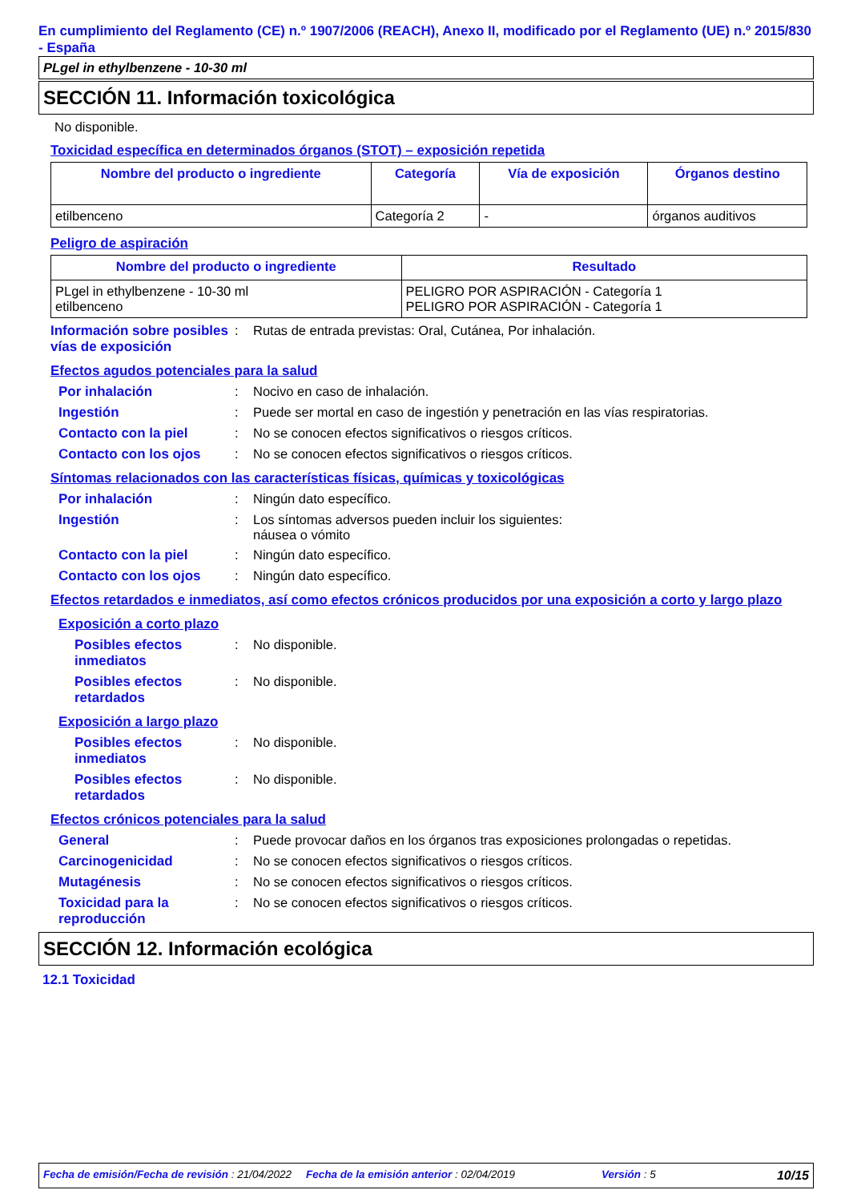En cumplimiento del Reglamento (CE) n.º 1907/2006 (REACH), Anexo II, modificado por el Reglamento (UE) n.º 2015/830 - España
PLgel in ethylbenzene - 10-30 ml
SECCIÓN 11. Información toxicológica
No disponible.
Toxicidad específica en determinados órganos (STOT) – exposición repetida
| Nombre del producto o ingrediente | Categoría | Vía de exposición | Órganos destino |
| --- | --- | --- | --- |
| etilbenceno | Categoría 2 | - | órganos auditivos |
Peligro de aspiración
| Nombre del producto o ingrediente | Resultado |
| --- | --- |
| PLgel in ethylbenzene - 10-30 ml etilbenceno | PELIGRO POR ASPIRACIÓN - Categoría 1 PELIGRO POR ASPIRACIÓN - Categoría 1 |
Información sobre posibles vías de exposición
: Rutas de entrada previstas: Oral, Cutánea, Por inhalación.
Efectos agudos potenciales para la salud
Por inhalación : Nocivo en caso de inhalación.
Ingestión : Puede ser mortal en caso de ingestión y penetración en las vías respiratorias.
Contacto con la piel : No se conocen efectos significativos o riesgos críticos.
Contacto con los ojos : No se conocen efectos significativos o riesgos críticos.
Síntomas relacionados con las características físicas, químicas y toxicológicas
Por inhalación : Ningún dato específico.
Ingestión : Los síntomas adversos pueden incluir los siguientes:
náusea o vómito
Contacto con la piel : Ningún dato específico.
Contacto con los ojos : Ningún dato específico.
Efectos retardados e inmediatos, así como efectos crónicos producidos por una exposición a corto y largo plazo
Exposición a corto plazo
Posibles efectos inmediatos
: No disponible.
Posibles efectos retardados
: No disponible.
Exposición a largo plazo
Posibles efectos inmediatos
: No disponible.
Posibles efectos retardados
: No disponible.
Efectos crónicos potenciales para la salud
General : Puede provocar daños en los órganos tras exposiciones prolongadas o repetidas.
Carcinogenicidad : No se conocen efectos significativos o riesgos críticos.
Mutagénesis : No se conocen efectos significativos o riesgos críticos.
Toxicidad para la reproducción
: No se conocen efectos significativos o riesgos críticos.
SECCIÓN 12. Información ecológica
12.1 Toxicidad
Fecha de emisión/Fecha de revisión : 21/04/2022 Fecha de la emisión anterior : 02/04/2019 Versión : 5 10/15